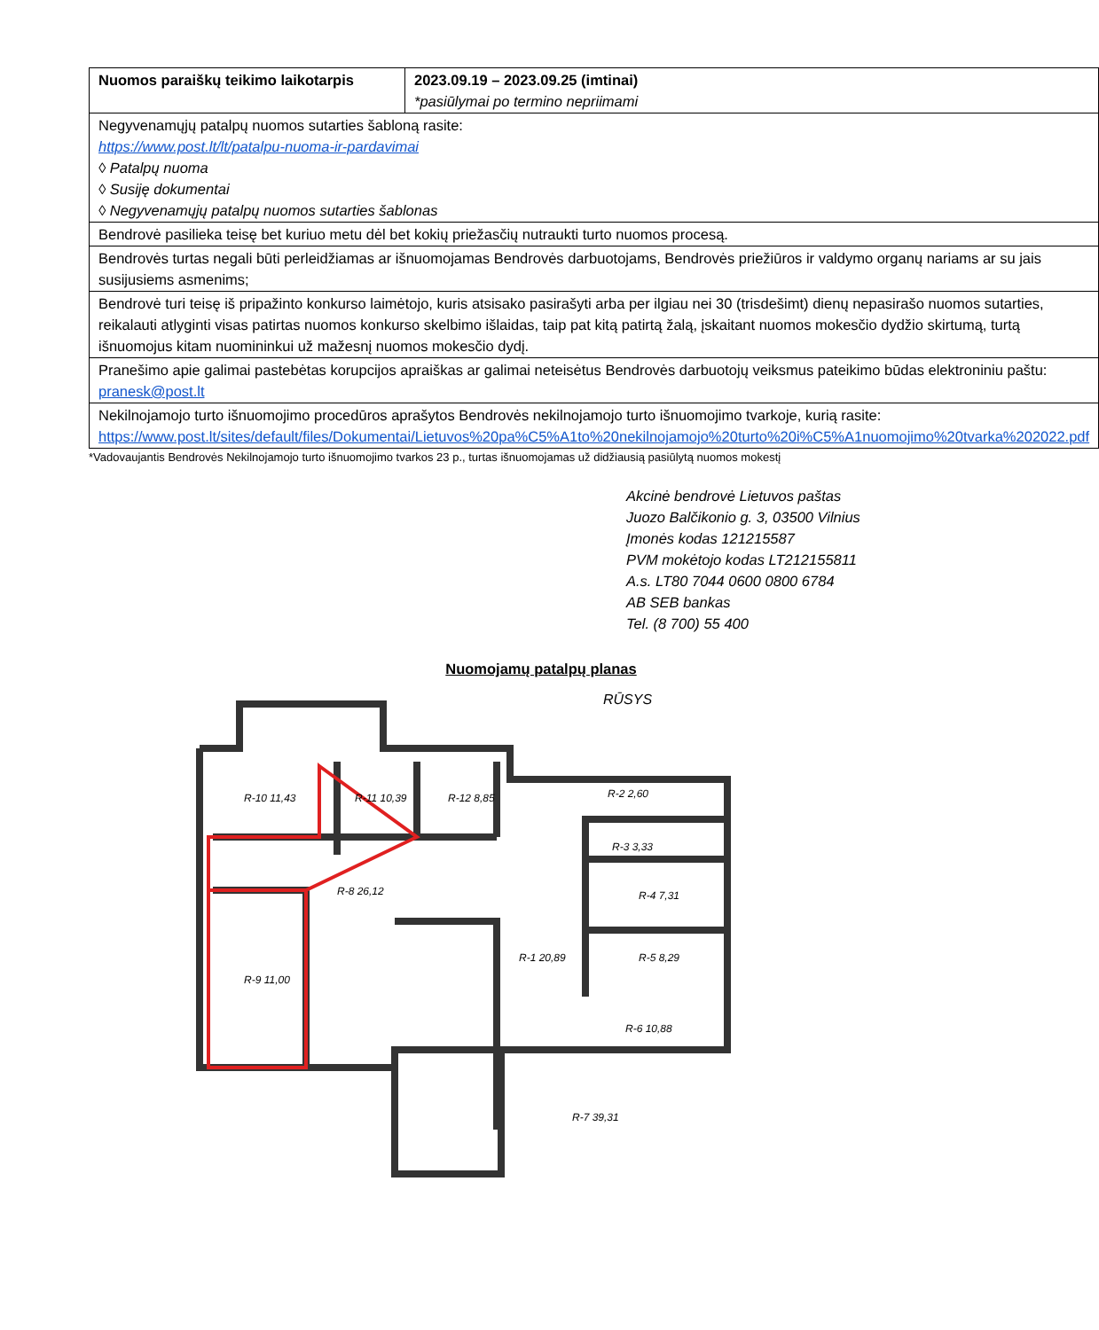| Nuomos paraiškų teikimo laikotarpis | 2023.09.19 – 2023.09.25 (imtinai) *pasiūlymai po termino nepriimami |
| Negyvenamųjų patalpų nuomos sutarties šabloną rasite: https://www.post.lt/lt/patalpu-nuoma-ir-pardavimai ◊ Patalpų nuoma ◊ Susiję dokumentai ◊ Negyvenamųjų patalpų nuomos sutarties šablonas | |
| Bendrovė pasilieka teisę bet kuriuo metu dėl bet kokių priežasčių nutraukti turto nuomos procesą. | |
| Bendrovės turtas negali būti perleidžiamas ar išnuomojamas Bendrovės darbuotojams, Bendrovės priežiūros ir valdymo organų nariams ar su jais susijusiems asmenims; | |
| Bendrovė turi teisę iš pripažinto konkurso laimėtojo, kuris atsisako pasirašyti arba per ilgiau nei 30 (trisdešimt) dienų nepasirašo nuomos sutarties, reikalauti atlyginti visas patirtas nuomos konkurso skelbimo išlaidas, taip pat kitą patirtą žalą, įskaitant nuomos mokesčio dydžio skirtumą, turtą išnuomojus kitam nuomininkui už mažesnį nuomos mokesčio dydį. | |
| Pranešimo apie galimai pastebėtas korupcijos apraiškas ar galimai neteisėtus Bendrovės darbuotojų veiksmus pateikimo būdas elektroniniu paštu: pranesk@post.lt | |
| Nekilnojamojo turto išnuomojimo procedūros aprašytos Bendrovės nekilnojamojo turto išnuomojimo tvarkoje, kurią rasite: https://www.post.lt/sites/default/files/Dokumentai/Lietuvos%20pa%C5%A1to%20nekilnojamojo%20turto%20i%C5%A1nuomojimo%20tvarka%202022.pdf | |
*Vadovaujantis Bendrovės Nekilnojamojo turto išnuomojimo tvarkos 23 p., turtas išnuomojamas už didžiausią pasiūlytą nuomos mokestį
Akcinė bendrovė Lietuvos paštas
Juozo Balčikonio g. 3, 03500 Vilnius
Įmonės kodas 121215587
PVM mokėtojo kodas LT212155811
A.s. LT80 7044 0600 0800 6784
AB SEB bankas
Tel. (8 700) 55 400
Nuomojamų patalpų planas
RŪSYS
R-10 11,43
R-11 10,39
R-12 8,85
R-2 2,60
R-3 3,33
R-4 7,31
R-8 26,12
R-9 11,00
R-1 20,89
R-5 8,29
R-6 10,88
R-7 39,31